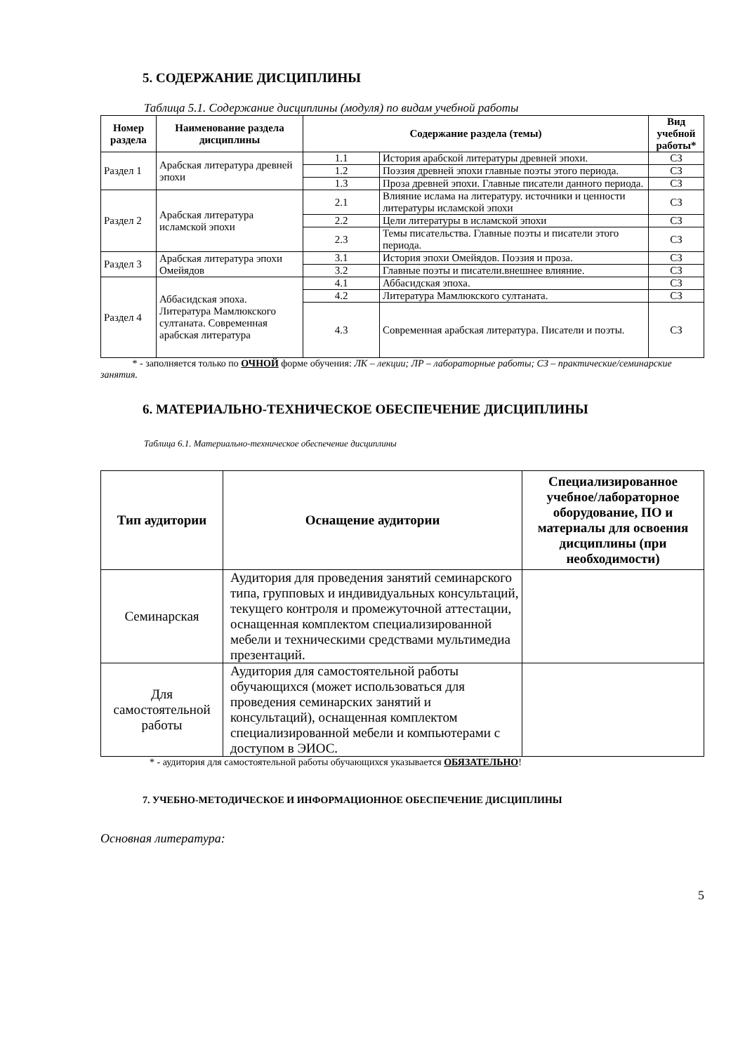5. СОДЕРЖАНИЕ ДИСЦИПЛИНЫ
Таблица 5.1. Содержание дисциплины (модуля) по видам учебной работы
| Номер раздела | Наименование раздела дисциплины | Содержание раздела (темы) | | Вид учебной работы* |
| --- | --- | --- | --- | --- |
| Раздел 1 | Арабская литература древней эпохи | 1.1 | История арабской литературы древней эпохи. | СЗ |
| | | 1.2 | Поэзия древней эпохи главные поэты этого периода. | СЗ |
| | | 1.3 | Проза древней эпохи. Главные писатели данного периода. | СЗ |
| Раздел 2 | Арабская литература исламской эпохи | 2.1 | Влияние ислама на литературу. источники и ценности литературы исламской эпохи | СЗ |
| | | 2.2 | Цели литературы в исламской эпохи | СЗ |
| | | 2.3 | Темы писательства. Главные поэты и писатели этого периода. | СЗ |
| Раздел 3 | Арабская литература эпохи Омейядов | 3.1 | История эпохи Омейядов. Поэзия и проза. | СЗ |
| | | 3.2 | Главные поэты и писатели.внешнее влияние. | СЗ |
| Раздел 4 | Аббасидская эпоха. Литература Мамлюкского султаната. Современная арабская литература | 4.1 | Аббасидская эпоха. | СЗ |
| | | 4.2 | Литература Мамлюкского султаната. | СЗ |
| | | 4.3 | Современная арабская литература. Писатели и поэты. | СЗ |
* - заполняется только по ОЧНОЙ форме обучения: ЛК – лекции; ЛР – лабораторные работы; СЗ – практические/семинарские занятия.
6. МАТЕРИАЛЬНО-ТЕХНИЧЕСКОЕ ОБЕСПЕЧЕНИЕ ДИСЦИПЛИНЫ
Таблица 6.1. Материально-техническое обеспечение дисциплины
| Тип аудитории | Оснащение аудитории | Специализированное учебное/лабораторное оборудование, ПО и материалы для освоения дисциплины (при необходимости) |
| --- | --- | --- |
| Семинарская | Аудитория для проведения занятий семинарского типа, групповых и индивидуальных консультаций, текущего контроля и промежуточной аттестации, оснащенная комплектом специализированной мебели и техническими средствами мультимедиа презентаций. | |
| Для самостоятельной работы | Аудитория для самостоятельной работы обучающихся (может использоваться для проведения семинарских занятий и консультаций), оснащенная комплектом специализированной мебели и компьютерами с доступом в ЭИОС. | |
* - аудитория для самостоятельной работы обучающихся указывается ОБЯЗАТЕЛЬНО!
7. УЧЕБНО-МЕТОДИЧЕСКОЕ И ИНФОРМАЦИОННОЕ ОБЕСПЕЧЕНИЕ ДИСЦИПЛИНЫ
Основная литература:
5